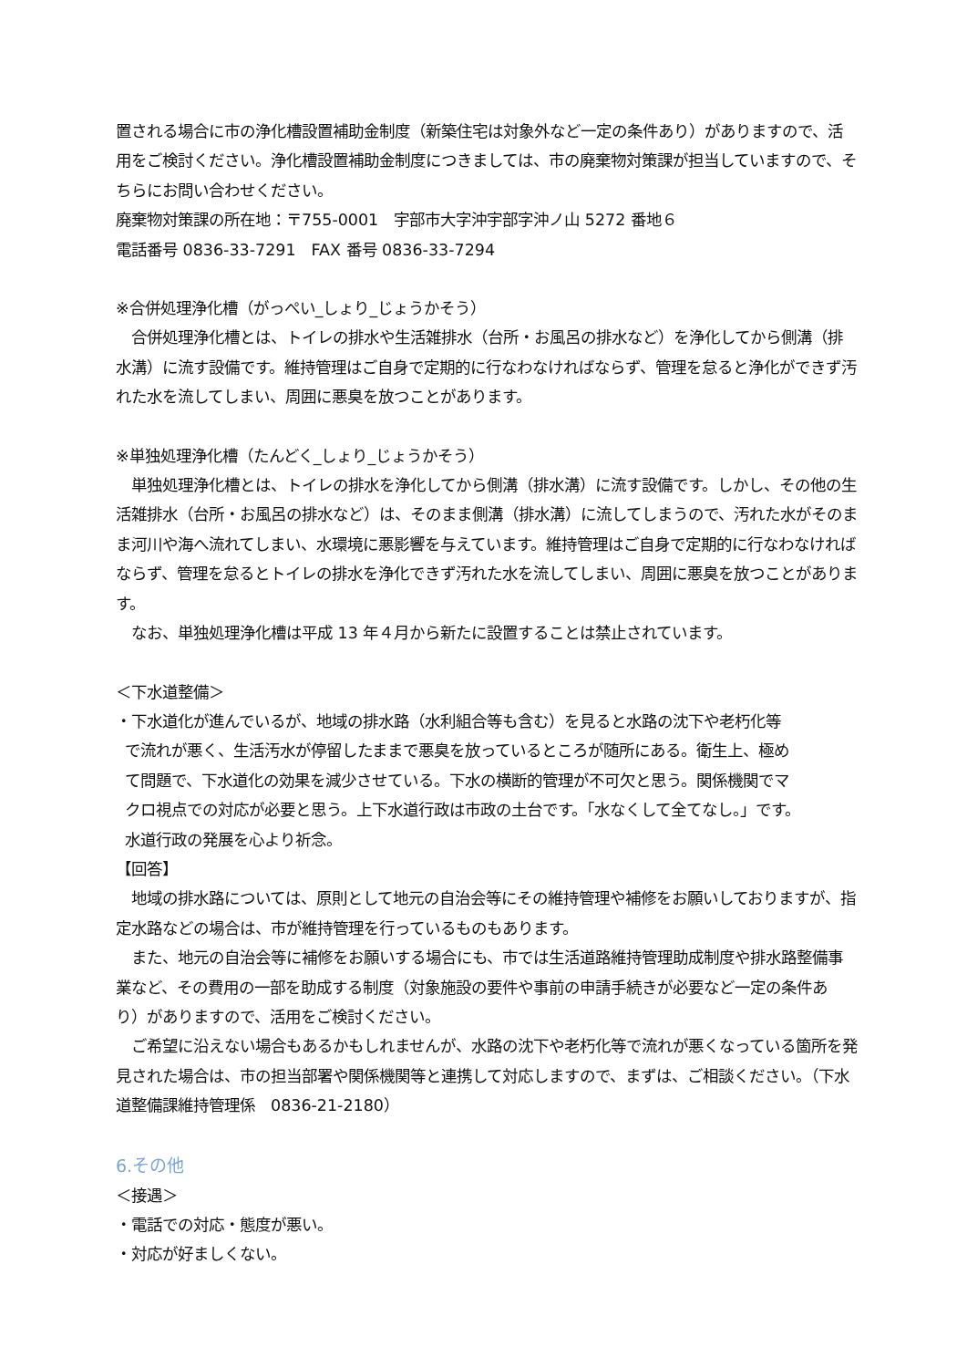置される場合に市の浄化槽設置補助金制度（新築住宅は対象外など一定の条件あり）がありますので、活用をご検討ください。浄化槽設置補助金制度につきましては、市の廃棄物対策課が担当していますので、そちらにお問い合わせください。
廃棄物対策課の所在地：〒755-0001　宇部市大字沖宇部字沖ノ山 5272 番地６
電話番号 0836-33-7291　FAX 番号 0836-33-7294
※合併処理浄化槽（がっぺい_しょり_じょうかそう）
　合併処理浄化槽とは、トイレの排水や生活雑排水（台所・お風呂の排水など）を浄化してから側溝（排水溝）に流す設備です。維持管理はご自身で定期的に行なわなければならず、管理を怠ると浄化ができず汚れた水を流してしまい、周囲に悪臭を放つことがあります。
※単独処理浄化槽（たんどく_しょり_じょうかそう）
　単独処理浄化槽とは、トイレの排水を浄化してから側溝（排水溝）に流す設備です。しかし、その他の生活雑排水（台所・お風呂の排水など）は、そのまま側溝（排水溝）に流してしまうので、汚れた水がそのまま河川や海へ流れてしまい、水環境に悪影響を与えています。維持管理はご自身で定期的に行なわなければならず、管理を怠るとトイレの排水を浄化できず汚れた水を流してしまい、周囲に悪臭を放つことがあります。
　なお、単独処理浄化槽は平成 13 年４月から新たに設置することは禁止されています。
＜下水道整備＞
・下水道化が進んでいるが、地域の排水路（水利組合等も含む）を見ると水路の沈下や老朽化等
で流れが悪く、生活汚水が停留したままで悪臭を放っているところが随所にある。衛生上、極め
て問題で、下水道化の効果を減少させている。下水の横断的管理が不可欠と思う。関係機関でマ
クロ視点での対応が必要と思う。上下水道行政は市政の土台です。「水なくして全てなし。」です。
水道行政の発展を心より祈念。
【回答】
　地域の排水路については、原則として地元の自治会等にその維持管理や補修をお願いしておりますが、指定水路などの場合は、市が維持管理を行っているものもあります。
　また、地元の自治会等に補修をお願いする場合にも、市では生活道路維持管理助成制度や排水路整備事業など、その費用の一部を助成する制度（対象施設の要件や事前の申請手続きが必要など一定の条件あり）がありますので、活用をご検討ください。
　ご希望に沿えない場合もあるかもしれませんが、水路の沈下や老朽化等で流れが悪くなっている箇所を発見された場合は、市の担当部署や関係機関等と連携して対応しますので、まずは、ご相談ください。（下水道整備課維持管理係　0836-21-2180）
6.その他
＜接遇＞
・電話での対応・態度が悪い。
・対応が好ましくない。